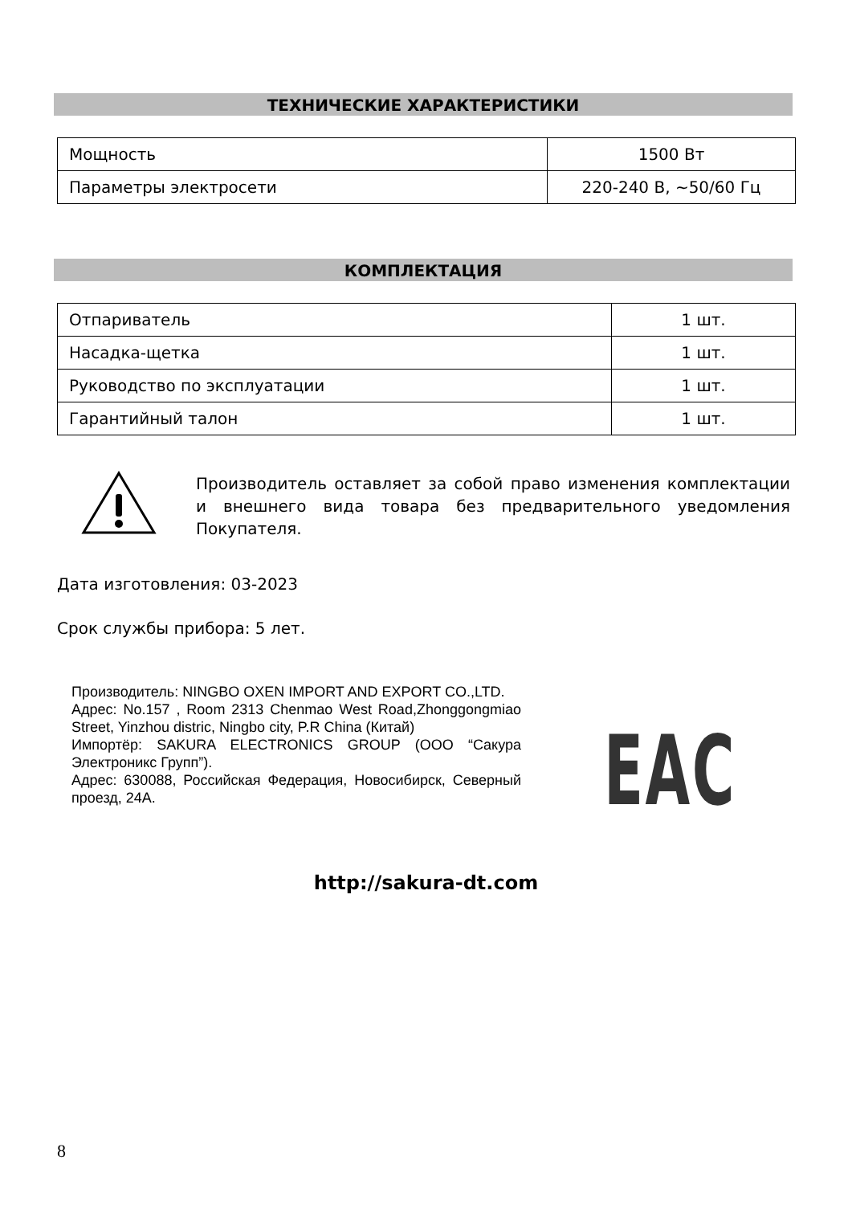ТЕХНИЧЕСКИЕ ХАРАКТЕРИСТИКИ
| Мощность | 1500 Вт |
| Параметры электросети | 220-240 В, ~50/60 Гц |
КОМПЛЕКТАЦИЯ
| Отпариватель | 1 шт. |
| Насадка-щетка | 1 шт. |
| Руководство по эксплуатации | 1 шт. |
| Гарантийный талон | 1 шт. |
Производитель оставляет за собой право изменения комплектации и внешнего вида товара без предварительного уведомления Покупателя.
Дата изготовления: 03-2023
Срок службы прибора: 5 лет.
Производитель: NINGBO OXEN IMPORT AND EXPORT CO.,LTD.
Адрес: No.157 , Room 2313 Chenmao West Road,Zhonggongmiao Street, Yinzhou distric, Ningbo city, P.R China (Китай)
Импортёр: SAKURA ELECTRONICS GROUP (ООО “Сакура Электроникс Групп”).
Адрес: 630088, Российская Федерация, Новосибирск, Северный проезд, 24А.
EAC
http://sakura-dt.com
8